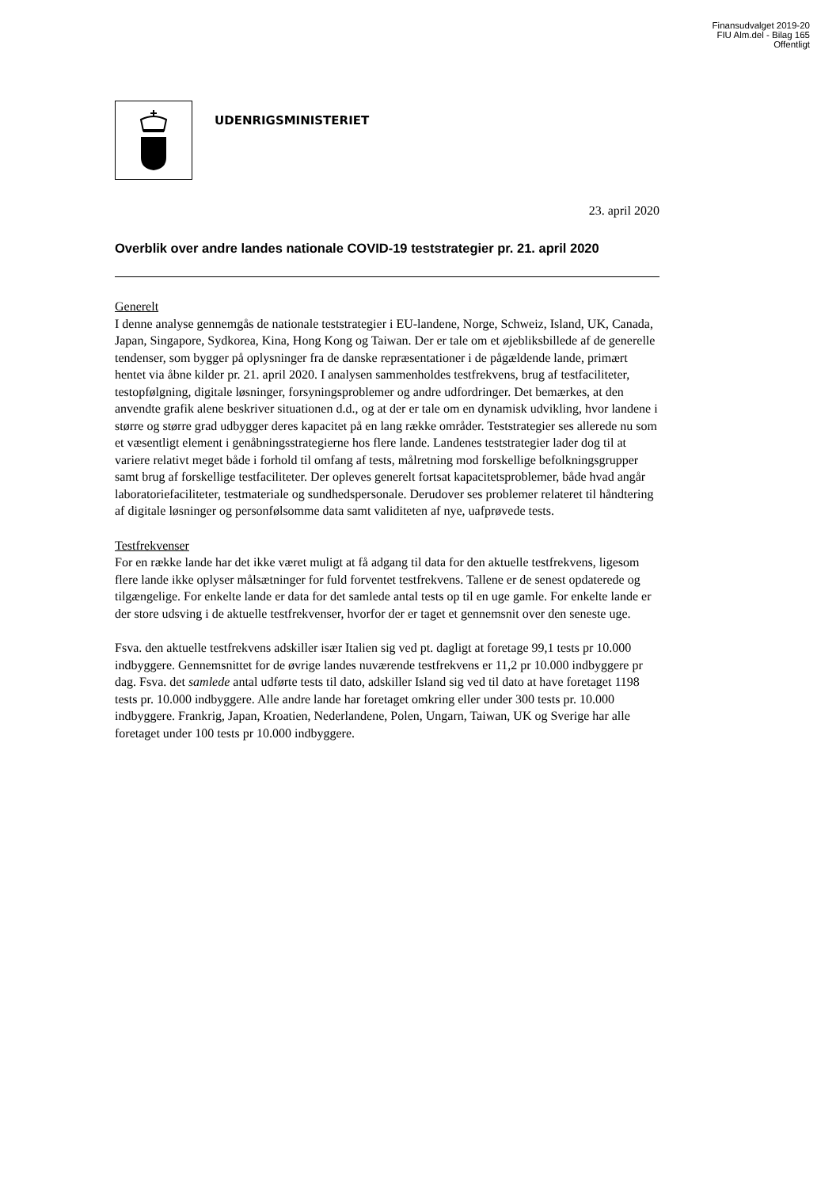Finansudvalget 2019-20
FIU Alm.del - Bilag 165
Offentligt
UDENRIGSMINISTERIET
23. april 2020
Overblik over andre landes nationale COVID-19 teststrategier pr. 21. april 2020
Generelt
I denne analyse gennemgås de nationale teststrategier i EU-landene, Norge, Schweiz, Island, UK, Canada, Japan, Singapore, Sydkorea, Kina, Hong Kong og Taiwan. Der er tale om et øjebliksbillede af de generelle tendenser, som bygger på oplysninger fra de danske repræsentationer i de pågældende lande, primært hentet via åbne kilder pr. 21. april 2020. I analysen sammenholdes testfrekvens, brug af testfaciliteter, testopfølgning, digitale løsninger, forsyningsproblemer og andre udfordringer. Det bemærkes, at den anvendte grafik alene beskriver situationen d.d., og at der er tale om en dynamisk udvikling, hvor landene i større og større grad udbygger deres kapacitet på en lang række områder. Teststrategier ses allerede nu som et væsentligt element i genåbningsstrategierne hos flere lande. Landenes teststrategier lader dog til at variere relativt meget både i forhold til omfang af tests, målretning mod forskellige befolkningsgrupper samt brug af forskellige testfaciliteter. Der opleves generelt fortsat kapacitetsproblemer, både hvad angår laboratoriefaciliteter, testmateriale og sundhedspersonale. Derudover ses problemer relateret til håndtering af digitale løsninger og personfølsomme data samt validiteten af nye, uafprøvede tests.
Testfrekvenser
For en række lande har det ikke været muligt at få adgang til data for den aktuelle testfrekvens, ligesom flere lande ikke oplyser målsætninger for fuld forventet testfrekvens. Tallene er de senest opdaterede og tilgængelige. For enkelte lande er data for det samlede antal tests op til en uge gamle. For enkelte lande er der store udsving i de aktuelle testfrekvenser, hvorfor der er taget et gennemsnit over den seneste uge.
Fsva. den aktuelle testfrekvens adskiller især Italien sig ved pt. dagligt at foretage 99,1 tests pr 10.000 indbyggere. Gennemsnittet for de øvrige landes nuværende testfrekvens er 11,2 pr 10.000 indbyggere pr dag. Fsva. det samlede antal udførte tests til dato, adskiller Island sig ved til dato at have foretaget 1198 tests pr. 10.000 indbyggere. Alle andre lande har foretaget omkring eller under 300 tests pr. 10.000 indbyggere. Frankrig, Japan, Kroatien, Nederlandene, Polen, Ungarn, Taiwan, UK og Sverige har alle foretaget under 100 tests pr 10.000 indbyggere.